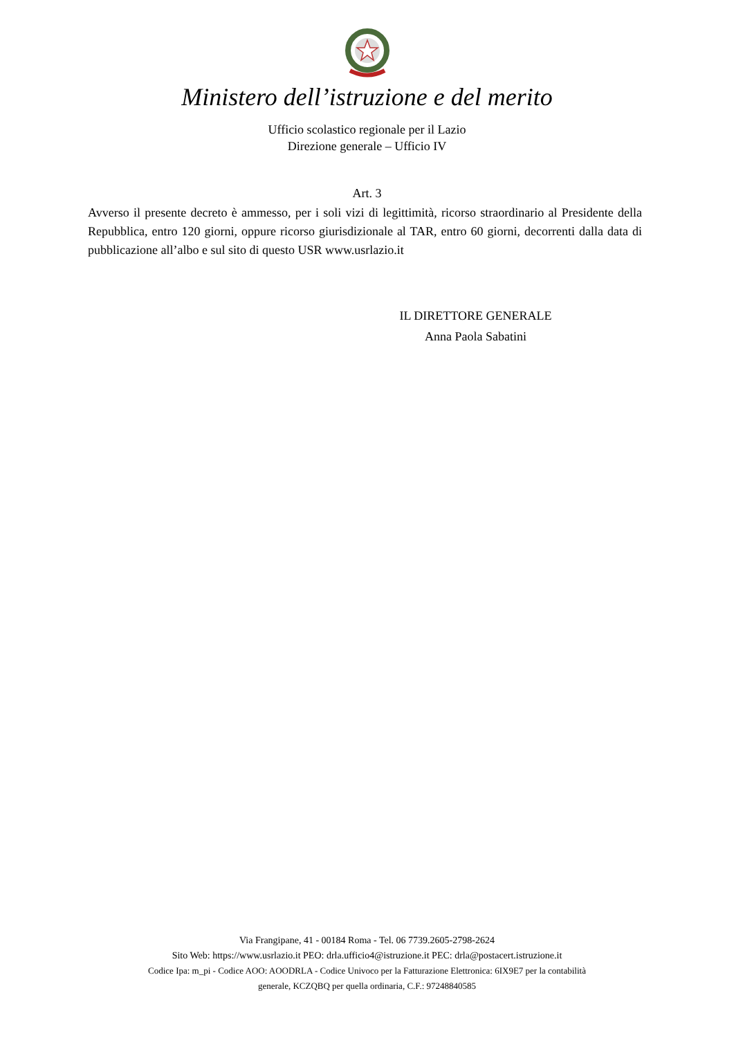Ministero dell’istruzione e del merito
Ufficio scolastico regionale per il Lazio
Direzione generale – Ufficio IV
Art. 3
Avverso il presente decreto è ammesso, per i soli vizi di legittimità, ricorso straordinario al Presidente della Repubblica, entro 120 giorni, oppure ricorso giurisdizionale al TAR, entro 60 giorni, decorrenti dalla data di pubblicazione all’albo e sul sito di questo USR www.usrlazio.it
IL DIRETTORE GENERALE
Anna Paola Sabatini
Via Frangipane, 41 - 00184 Roma - Tel. 06 7739.2605-2798-2624
Sito Web: https://www.usrlazio.it PEO: drla.ufficio4@istruzione.it PEC: drla@postacert.istruzione.it
Codice Ipa: m_pi - Codice AOO: AOODRLA - Codice Univoco per la Fatturazione Elettronica: 6IX9E7 per la contabilità
generale, KCZQBQ per quella ordinaria, C.F.: 97248840585